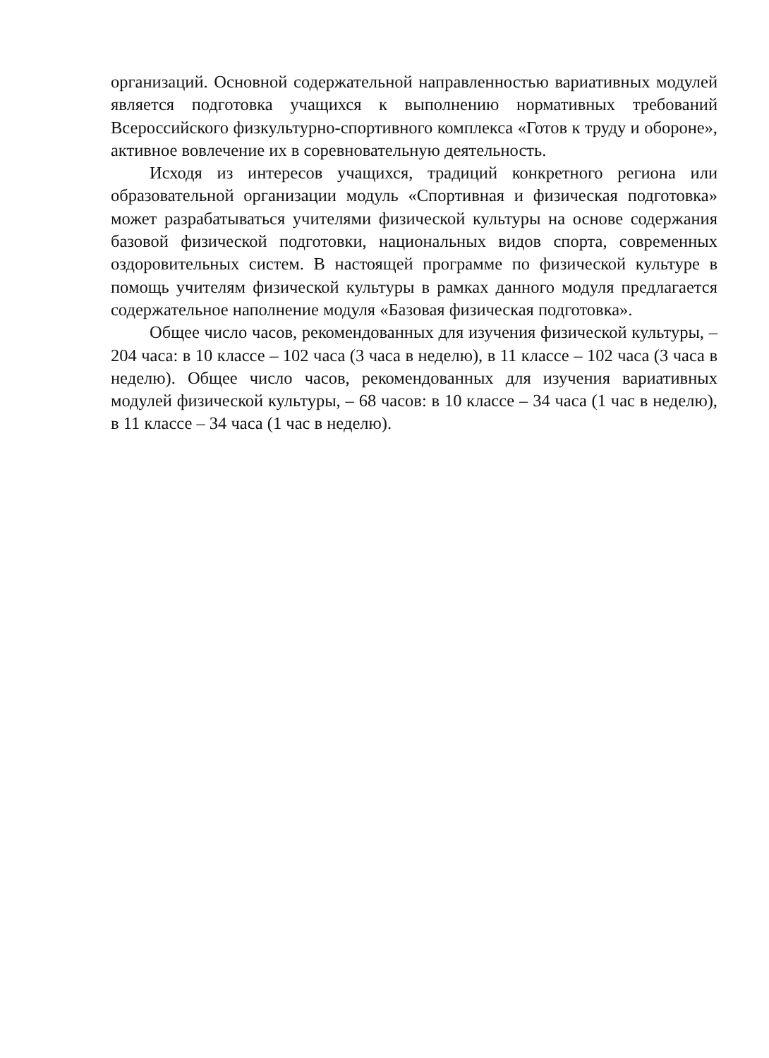организаций. Основной содержательной направленностью вариативных модулей является подготовка учащихся к выполнению нормативных требований Всероссийского физкультурно-спортивного комплекса «Готов к труду и обороне», активное вовлечение их в соревновательную деятельность.
Исходя из интересов учащихся, традиций конкретного региона или образовательной организации модуль «Спортивная и физическая подготовка» может разрабатываться учителями физической культуры на основе содержания базовой физической подготовки, национальных видов спорта, современных оздоровительных систем. В настоящей программе по физической культуре в помощь учителям физической культуры в рамках данного модуля предлагается содержательное наполнение модуля «Базовая физическая подготовка».
Общее число часов, рекомендованных для изучения физической культуры, – 204 часа: в 10 классе – 102 часа (3 часа в неделю), в 11 классе – 102 часа (3 часа в неделю). Общее число часов, рекомендованных для изучения вариативных модулей физической культуры, – 68 часов: в 10 классе – 34 часа (1 час в неделю), в 11 классе – 34 часа (1 час в неделю).